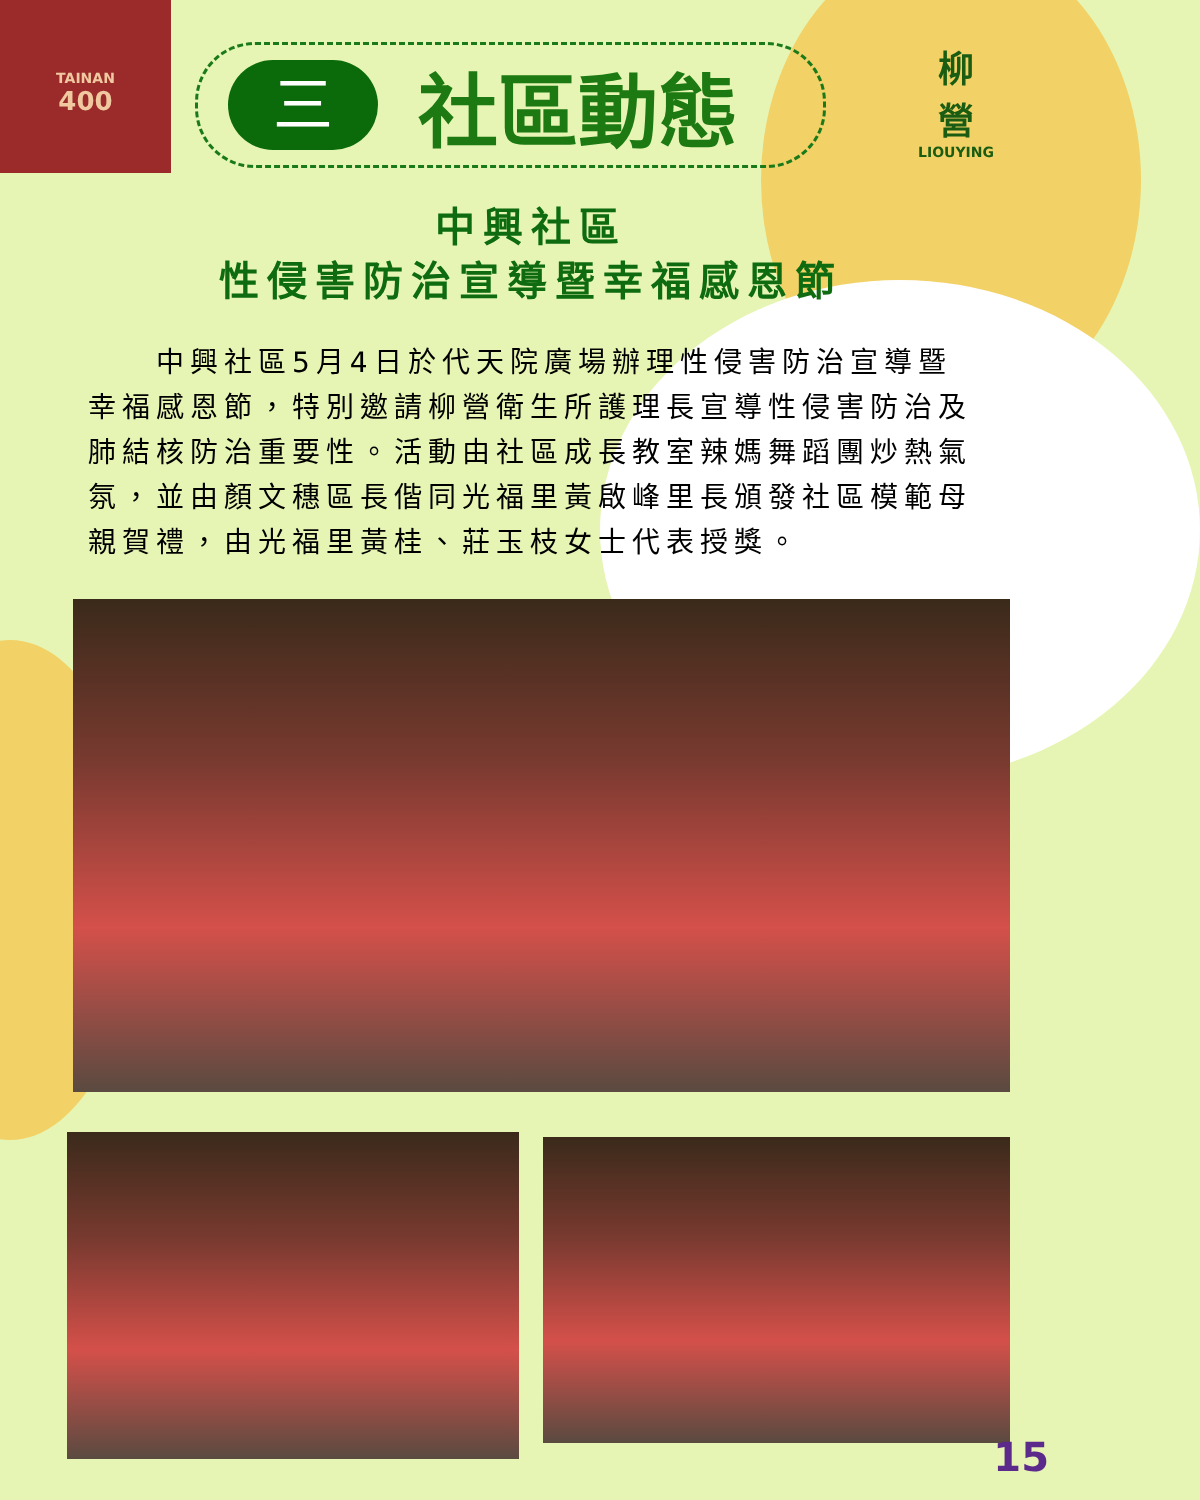TAINAN
400
三
社區動態
柳
營
LIOUYING
中興社區
性侵害防治宣導暨幸福感恩節
　　中興社區5月4日於代天院廣場辦理性侵害防治宣導暨幸福感恩節，特別邀請柳營衛生所護理長宣導性侵害防治及肺結核防治重要性。活動由社區成長教室辣媽舞蹈團炒熱氣氛，並由顏文穗區長偕同光福里黃啟峰里長頒發社區模範母親賀禮，由光福里黃桂、莊玉枝女士代表授獎。
15